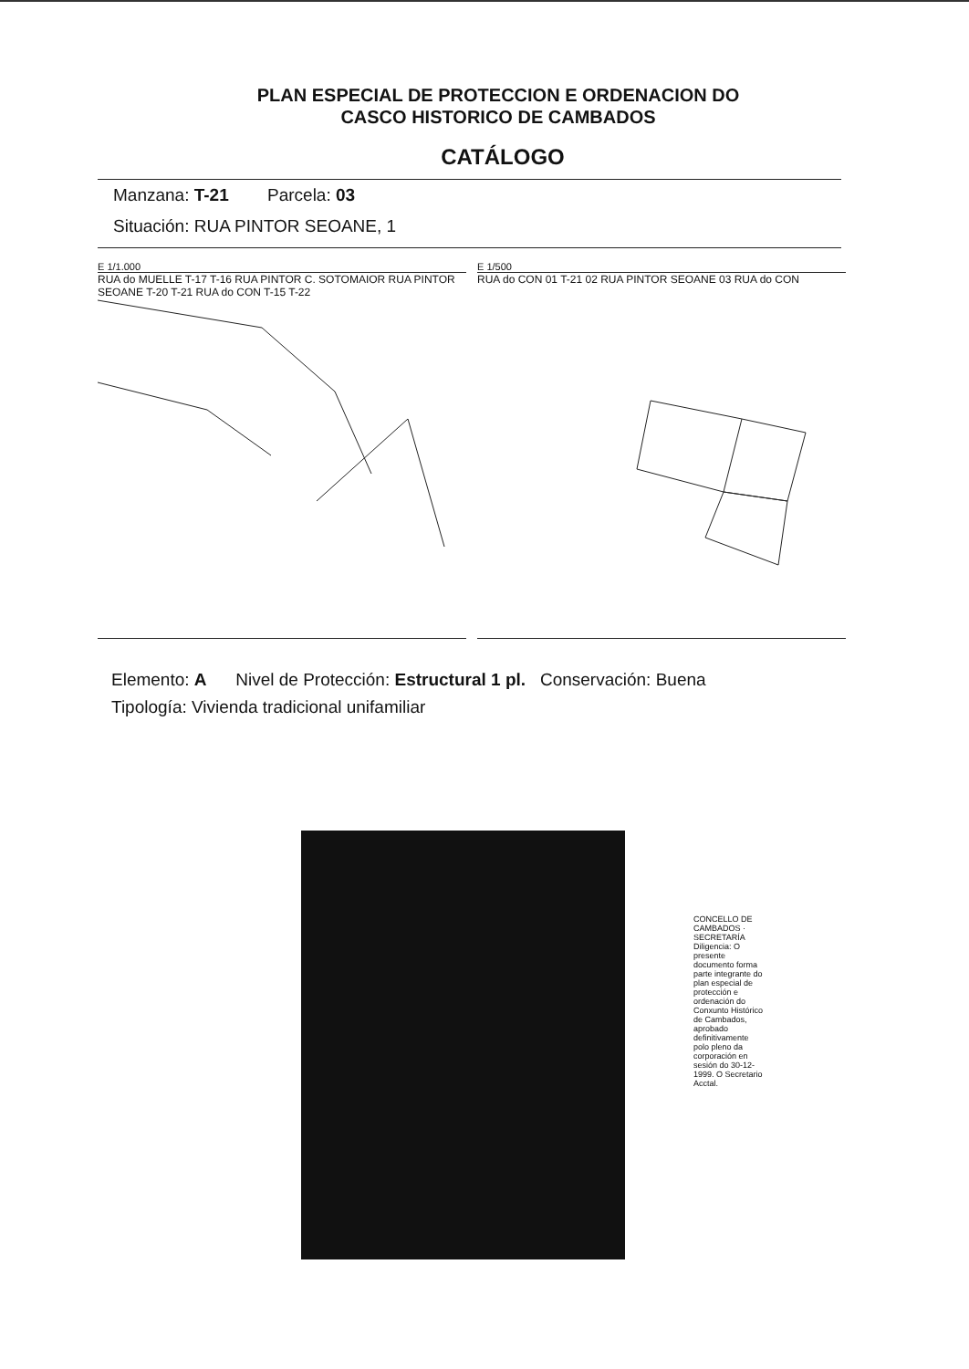PLAN ESPECIAL DE PROTECCION E ORDENACION DO
CASCO HISTORICO DE CAMBADOS
CATÁLOGO
Manzana: T-21 Parcela: 03
Situación: RUA PINTOR SEOANE, 1
E 1/1.000
RUA do MUELLE T-17 T-16 RUA PINTOR C. SOTOMAIOR RUA PINTOR SEOANE T-20 T-21 RUA do CON T-15 T-22
E 1/500
RUA do CON 01 T-21 02 RUA PINTOR SEOANE 03 RUA do CON
Elemento: A Nivel de Protección: Estructural 1 pl. Conservación: Buena
Tipología: Vivienda tradicional unifamiliar
CONCELLO DE CAMBADOS · SECRETARÍA
Diligencia: O presente documento forma parte integrante do plan especial de protección e ordenación do Conxunto Histórico de Cambados, aprobado definitivamente polo pleno da corporación en sesión do 30-12-1999. O Secretario Acctal.